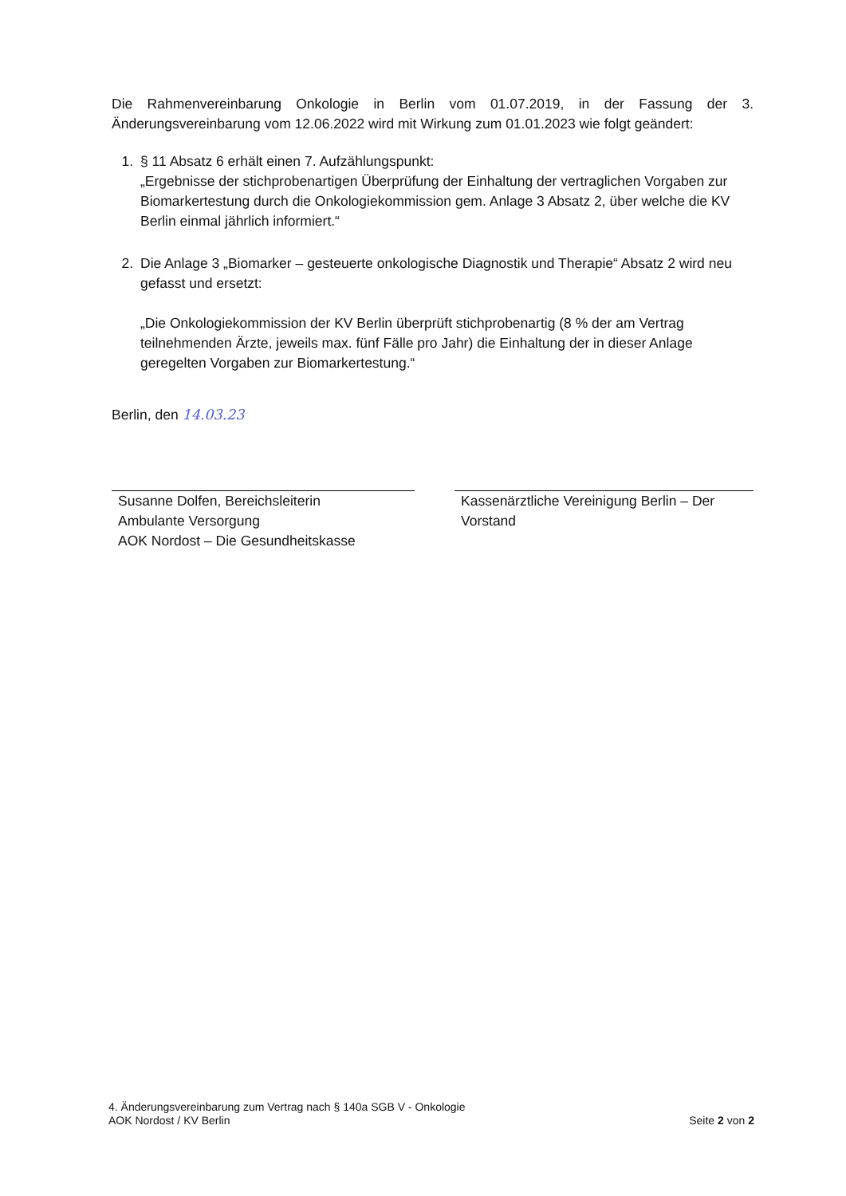Die Rahmenvereinbarung Onkologie in Berlin vom 01.07.2019, in der Fassung der 3. Änderungsvereinbarung vom 12.06.2022 wird mit Wirkung zum 01.01.2023 wie folgt geändert:
1. § 11 Absatz 6 erhält einen 7. Aufzählungspunkt:
„Ergebnisse der stichprobenartigen Überprüfung der Einhaltung der vertraglichen Vorgaben zur Biomarkertestung durch die Onkologiekommission gem. Anlage 3 Absatz 2, über welche die KV Berlin einmal jährlich informiert.“
2. Die Anlage 3 „Biomarker – gesteuerte onkologische Diagnostik und Therapie“ Absatz 2 wird neu gefasst und ersetzt:
„Die Onkologiekommission der KV Berlin überprüft stichprobenartig (8 % der am Vertrag teilnehmenden Ärzte, jeweils max. fünf Fälle pro Jahr) die Einhaltung der in dieser Anlage geregelten Vorgaben zur Biomarkertestung.“
Berlin, den 14.03.23
Susanne Dolfen, Bereichsleiterin
Ambulante Versorgung
AOK Nordost – Die Gesundheitskasse
Kassenärztliche Vereinigung Berlin – Der
Vorstand
4. Änderungsvereinbarung zum Vertrag nach § 140a SGB V - Onkologie
AOK Nordost / KV Berlin
Seite 2 von 2